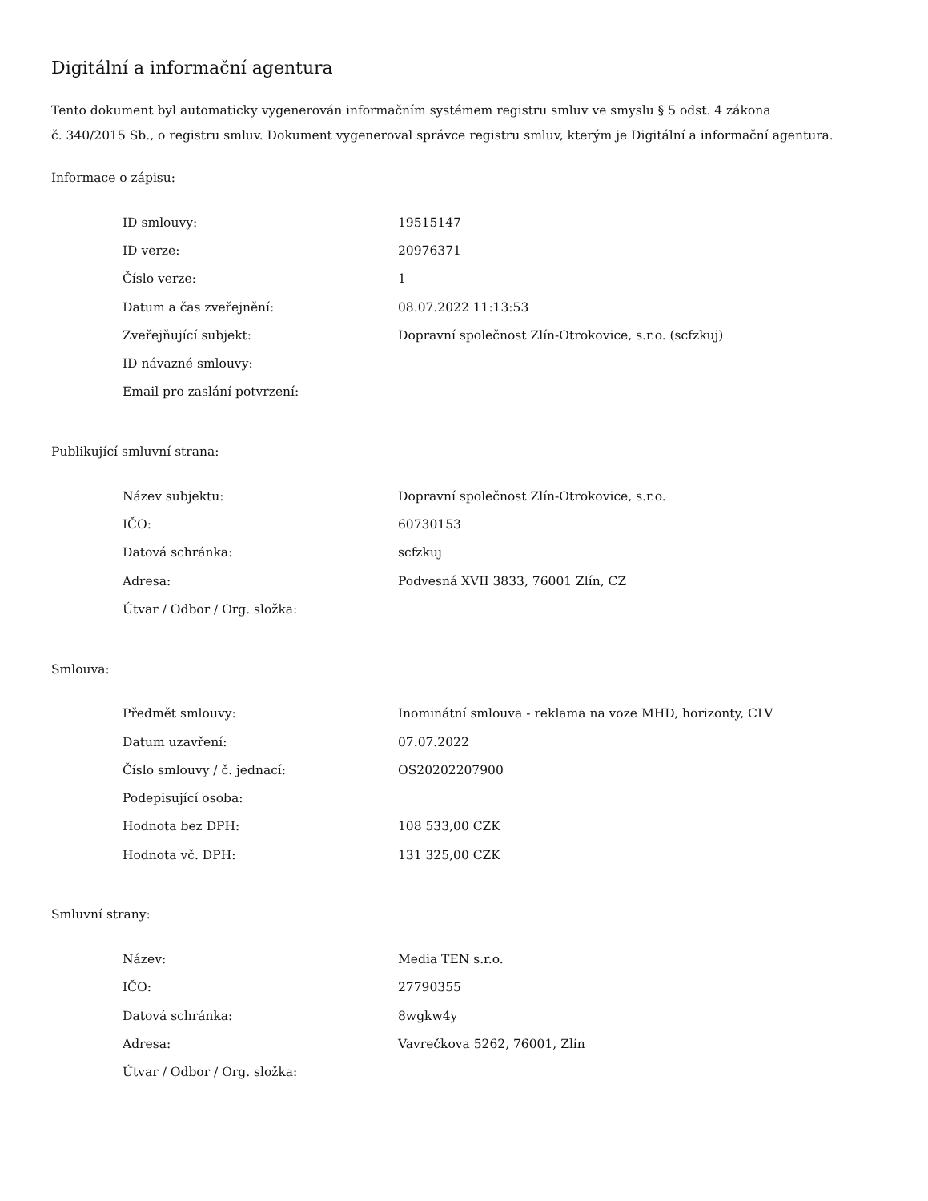Digitální a informační agentura
Tento dokument byl automaticky vygenerován informačním systémem registru smluv ve smyslu § 5 odst. 4 zákona
č. 340/2015 Sb., o registru smluv. Dokument vygeneroval správce registru smluv, kterým je Digitální a informační agentura.
Informace o zápisu:
| ID smlouvy: | 19515147 |
| ID verze: | 20976371 |
| Číslo verze: | 1 |
| Datum a čas zveřejnění: | 08.07.2022 11:13:53 |
| Zveřejňující subjekt: | Dopravní společnost Zlín-Otrokovice, s.r.o. (scfzkuj) |
| ID návazné smlouvy: | |
| Email pro zaslání potvrzení: | |
Publikující smluvní strana:
| Název subjektu: | Dopravní společnost Zlín-Otrokovice, s.r.o. |
| IČO: | 60730153 |
| Datová schránka: | scfzkuj |
| Adresa: | Podvesná XVII 3833, 76001 Zlín, CZ |
| Útvar / Odbor / Org. složka: | |
Smlouva:
| Předmět smlouvy: | Inominátní smlouva - reklama na voze MHD, horizonty, CLV |
| Datum uzavření: | 07.07.2022 |
| Číslo smlouvy / č. jednací: | OS20202207900 |
| Podepisující osoba: | |
| Hodnota bez DPH: | 108 533,00 CZK |
| Hodnota vč. DPH: | 131 325,00 CZK |
Smluvní strany:
| Název: | Media TEN s.r.o. |
| IČO: | 27790355 |
| Datová schránka: | 8wgkw4y |
| Adresa: | Vavrečkova 5262, 76001, Zlín |
| Útvar / Odbor / Org. složka: | |